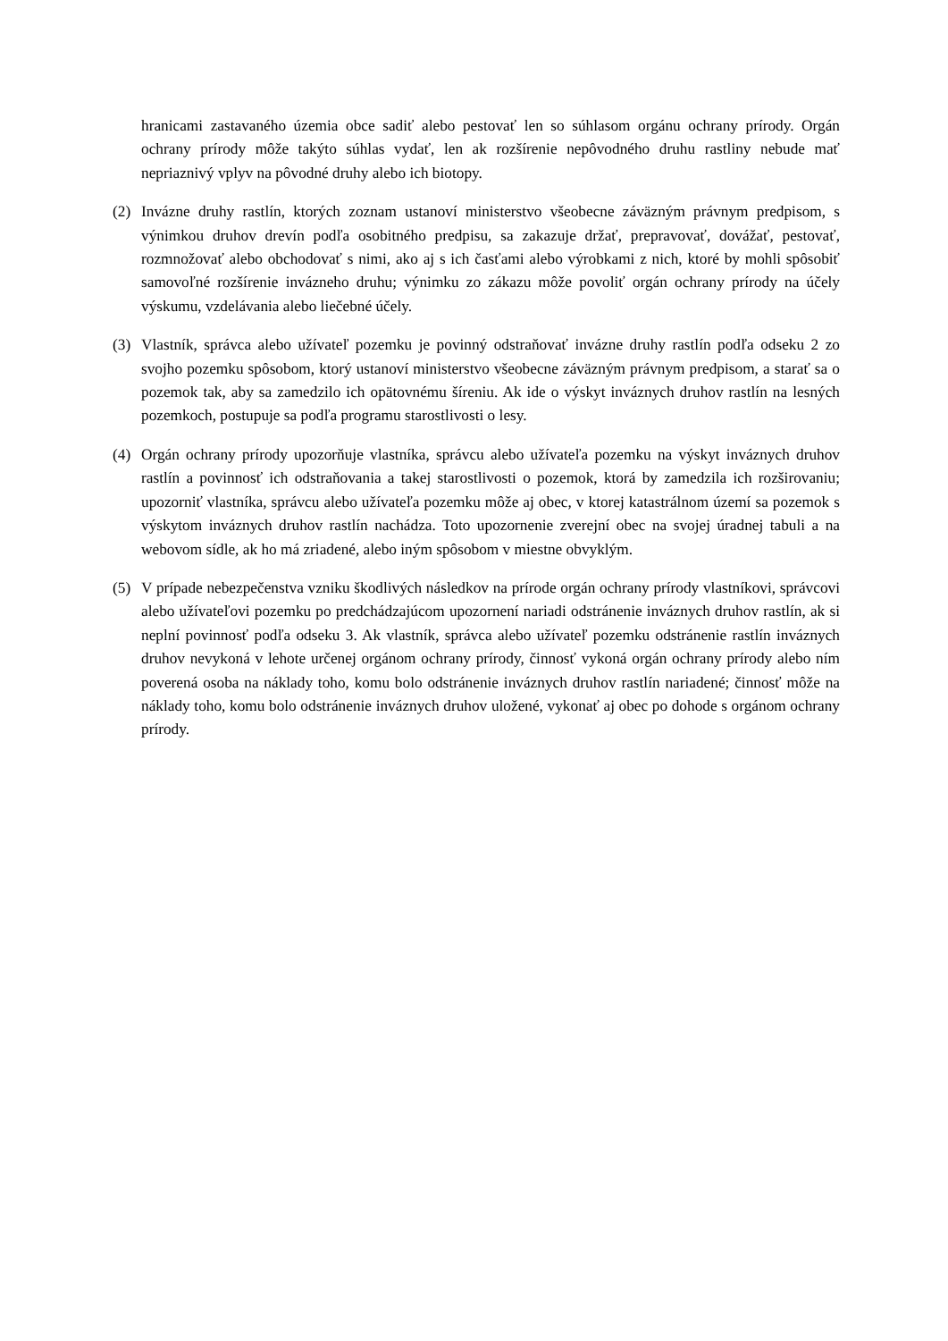hranicami zastavaného územia obce sadiť alebo pestovať len so súhlasom orgánu ochrany prírody. Orgán ochrany prírody môže takýto súhlas vydať, len ak rozšírenie nepôvodného druhu rastliny nebude mať nepriaznivý vplyv na pôvodné druhy alebo ich biotopy.
(2) Invázne druhy rastlín, ktorých zoznam ustanoví ministerstvo všeobecne záväzným právnym predpisom, s výnimkou druhov drevín podľa osobitného predpisu, sa zakazuje držať, prepravovať, dovážať, pestovať, rozmnožovať alebo obchodovať s nimi, ako aj s ich časťami alebo výrobkami z nich, ktoré by mohli spôsobiť samovoľné rozšírenie invázneho druhu; výnimku zo zákazu môže povoliť orgán ochrany prírody na účely výskumu, vzdelávania alebo liečebné účely.
(3) Vlastník, správca alebo užívateľ pozemku je povinný odstraňovať invázne druhy rastlín podľa odseku 2 zo svojho pozemku spôsobom, ktorý ustanoví ministerstvo všeobecne záväzným právnym predpisom, a starať sa o pozemok tak, aby sa zamedzilo ich opätovnému šíreniu. Ak ide o výskyt inváznych druhov rastlín na lesných pozemkoch, postupuje sa podľa programu starostlivosti o lesy.
(4) Orgán ochrany prírody upozorňuje vlastníka, správcu alebo užívateľa pozemku na výskyt inváznych druhov rastlín a povinnosť ich odstraňovania a takej starostlivosti o pozemok, ktorá by zamedzila ich rozširovaniu; upozorniť vlastníka, správcu alebo užívateľa pozemku môže aj obec, v ktorej katastrálnom území sa pozemok s výskytom inváznych druhov rastlín nachádza. Toto upozornenie zverejní obec na svojej úradnej tabuli a na webovom sídle, ak ho má zriadené, alebo iným spôsobom v miestne obvyklým.
(5) V prípade nebezpečenstva vzniku škodlivých následkov na prírode orgán ochrany prírody vlastníkovi, správcovi alebo užívateľovi pozemku po predchádzajúcom upozornení nariadi odstránenie inváznych druhov rastlín, ak si neplní povinnosť podľa odseku 3. Ak vlastník, správca alebo užívateľ pozemku odstránenie rastlín inváznych druhov nevykoná v lehote určenej orgánom ochrany prírody, činnosť vykoná orgán ochrany prírody alebo ním poverená osoba na náklady toho, komu bolo odstránenie inváznych druhov rastlín nariadené; činnosť môže na náklady toho, komu bolo odstránenie inváznych druhov uložené, vykonať aj obec po dohode s orgánom ochrany prírody.